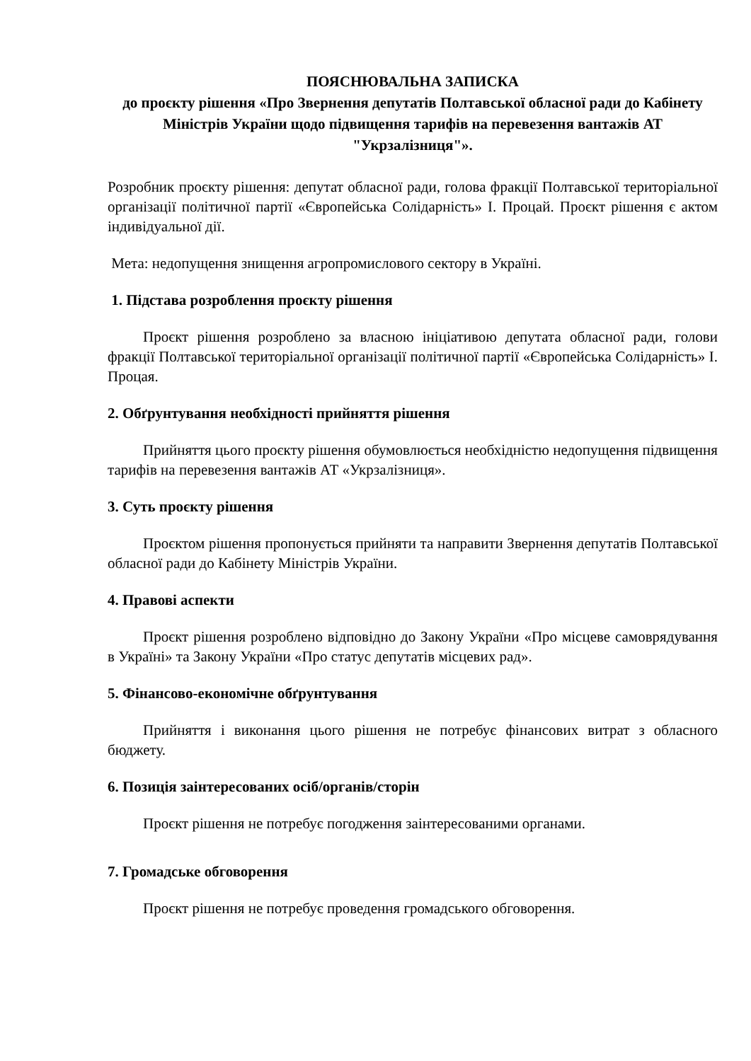ПОЯСНЮВАЛЬНА ЗАПИСКА
до проєкту рішення «Про Звернення депутатів Полтавської обласної ради до Кабінету Міністрів України щодо підвищення тарифів на перевезення вантажів АТ "Укрзалізниця"».
Розробник проєкту рішення: депутат обласної ради, голова фракції Полтавської територіальної організації політичної партії «Європейська Солідарність» І. Процай. Проєкт рішення є актом індивідуальної дії.
Мета: недопущення знищення агропромислового сектору в Україні.
1. Підстава розроблення проєкту рішення
Проєкт рішення розроблено за власною ініціативою депутата обласної ради, голови фракції Полтавської територіальної організації політичної партії «Європейська Солідарність» І. Процая.
2. Обґрунтування необхідності прийняття рішення
Прийняття цього проєкту рішення обумовлюється необхідністю недопущення підвищення тарифів на перевезення вантажів АТ «Укрзалізниця».
3. Суть проєкту рішення
Проєктом рішення пропонується прийняти та направити Звернення депутатів Полтавської обласної ради до Кабінету Міністрів України.
4. Правові аспекти
Проєкт рішення розроблено відповідно до Закону України «Про місцеве самоврядування в Україні» та Закону України «Про статус депутатів місцевих рад».
5. Фінансово-економічне обґрунтування
Прийняття і виконання цього рішення не потребує фінансових витрат з обласного бюджету.
6. Позиція заінтересованих осіб/органів/сторін
Проєкт рішення не потребує погодження заінтересованими органами.
7. Громадське обговорення
Проєкт рішення не потребує проведення громадського обговорення.